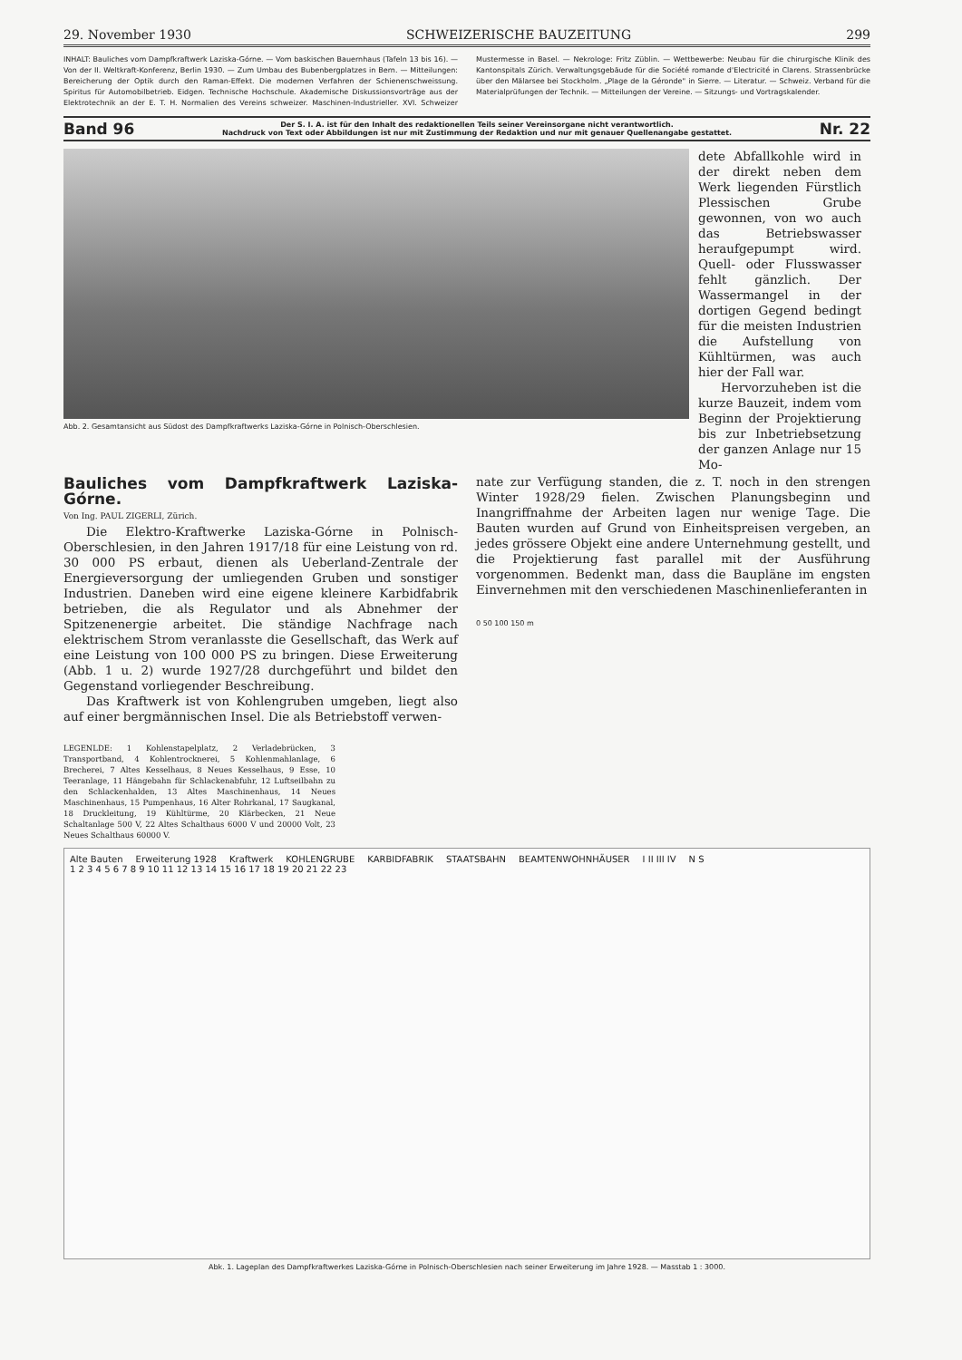29. November 1930 SCHWEIZERISCHE BAUZEITUNG 299
INHALT: Bauliches vom Dampfkraftwerk Laziska-Górne. — Vom baskischen Bauernhaus (Tafeln 13 bis 16). — Von der II. Weltkraft-Konferenz, Berlin 1930. — Zum Umbau des Bubenbergplatzes in Bern. — Mitteilungen: Bereicherung der Optik durch den Raman-Effekt. Die modernen Verfahren der Schienenschweissung. Spiritus für Automobilbetrieb. Eidgen. Technische Hochschule. Akademische Diskussionsvorträge aus der Elektrotechnik an der E. T. H. Normalien des Vereins schweizer. Maschinen-Industrieller. XVI. Schweizer Mustermesse in Basel. — Nekrologe: Fritz Züblin. — Wettbewerbe: Neubau für die chirurgische Klinik des Kantonspitals Zürich. Verwaltungsgebäude für die Société romande d'Electricité in Clarens. Strassenbrücke über den Mälarsee bei Stockholm. „Plage de la Géronde" in Sierre. — Literatur. — Schweiz. Verband für die Materialprüfungen der Technik. — Mitteilungen der Vereine. — Sitzungs- und Vortragskalender.
Band 96
Der S. I. A. ist für den Inhalt des redaktionellen Teils seiner Vereinsorgane nicht verantwortlich.
Nachdruck von Text oder Abbildungen ist nur mit Zustimmung der Redaktion und nur mit genauer Quellenangabe gestattet.
Nr. 22
Abb. 2. Gesamtansicht aus Südost des Dampfkraftwerks Laziska-Górne in Polnisch-Oberschlesien.
dete Abfallkohle wird in der direkt neben dem Werk liegenden Fürstlich Plessischen Grube gewonnen, von wo auch das Betriebswasser heraufgepumpt wird. Quell- oder Flusswasser fehlt gänzlich. Der Wassermangel in der dortigen Gegend bedingt für die meisten Industrien die Aufstellung von Kühltürmen, was auch hier der Fall war.
Hervorzuheben ist die kurze Bauzeit, indem vom Beginn der Projektierung bis zur Inbetriebsetzung der ganzen Anlage nur 15 Mo-
Bauliches vom Dampfkraftwerk Laziska-Górne.
Von Ing. PAUL ZIGERLI, Zürich.
Die Elektro-Kraftwerke Laziska-Górne in Polnisch-Oberschlesien, in den Jahren 1917/18 für eine Leistung von rd. 30 000 PS erbaut, dienen als Ueberland-Zentrale der Energieversorgung der umliegenden Gruben und sonstiger Industrien. Daneben wird eine eigene kleinere Karbidfabrik betrieben, die als Regulator und als Abnehmer der Spitzenenergie arbeitet. Die ständige Nachfrage nach elektrischem Strom veranlasste die Gesellschaft, das Werk auf eine Leistung von 100 000 PS zu bringen. Diese Erweiterung (Abb. 1 u. 2) wurde 1927/28 durchgeführt und bildet den Gegenstand vorliegender Beschreibung.
Das Kraftwerk ist von Kohlengruben umgeben, liegt also auf einer bergmännischen Insel. Die als Betriebstoff verwen-
LEGENLDE: 1 Kohlenstapelplatz, 2 Verladebrücken, 3 Transportband, 4 Kohlentrocknerei, 5 Kohlenmahlanlage, 6 Brecherei, 7 Altes Kesselhaus, 8 Neues Kesselhaus, 9 Esse, 10 Teeranlage, 11 Hängebahn für Schlackenabfuhr, 12 Luftseilbahn zu den Schlackenhalden, 13 Altes Maschinenhaus, 14 Neues Maschinenhaus, 15 Pumpenhaus, 16 Alter Rohrkanal, 17 Saugkanal, 18 Druckleitung, 19 Kühltürme, 20 Klärbecken, 21 Neue Schaltanlage 500 V, 22 Altes Schalthaus 6000 V und 20000 Volt, 23 Neues Schalthaus 60000 V.
nate zur Verfügung standen, die z. T. noch in den strengen Winter 1928/29 fielen. Zwischen Planungsbeginn und Inangriffnahme der Arbeiten lagen nur wenige Tage. Die Bauten wurden auf Grund von Einheitspreisen vergeben, an jedes grössere Objekt eine andere Unternehmung gestellt, und die Projektierung fast parallel mit der Ausführung vorgenommen. Bedenkt man, dass die Baupläne im engsten Einvernehmen mit den verschiedenen Maschinenlieferanten in
0 50 100 150 m
Alte Bauten Erweiterung 1928 Kraftwerk KOHLENGRUBE KARBIDFABRIK STAATSBAHN BEAMTENWOHNHÄUSER I II III IV N S
1 2 3 4 5 6 7 8 9 10 11 12 13 14 15 16 17 18 19 20 21 22 23
Abk. 1. Lageplan des Dampfkraftwerkes Laziska-Górne in Polnisch-Oberschlesien nach seiner Erweiterung im Jahre 1928. — Masstab 1 : 3000.